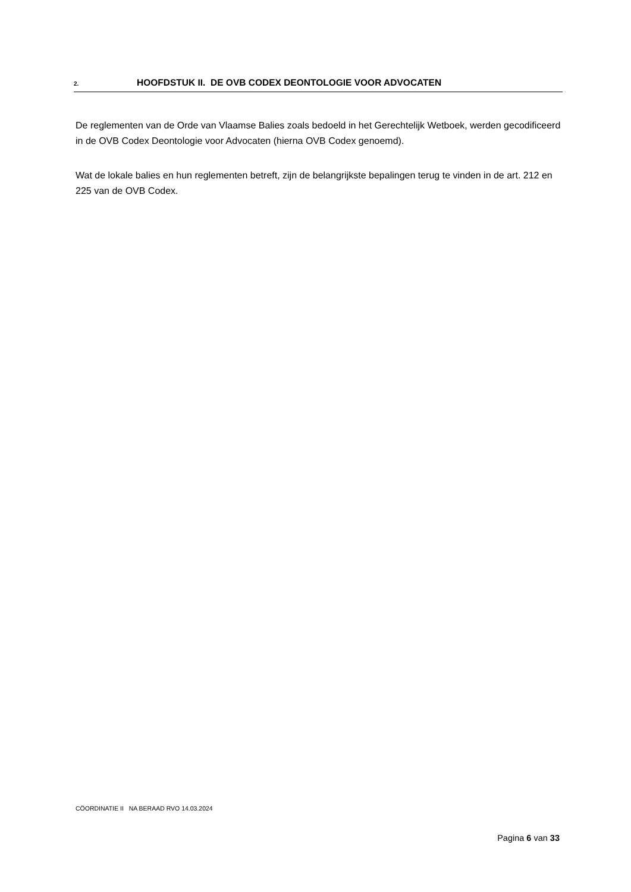2. HOOFDSTUK II. DE OVB CODEX DEONTOLOGIE VOOR ADVOCATEN
De reglementen van de Orde van Vlaamse Balies zoals bedoeld in het Gerechtelijk Wetboek, werden gecodificeerd in de OVB Codex Deontologie voor Advocaten (hierna OVB Codex genoemd).
Wat de lokale balies en hun reglementen betreft, zijn de belangrijkste bepalingen terug te vinden in de art. 212 en 225 van de OVB Codex.
CÖORDINATIE II NA BERAAD RVO 14.03.2024
Pagina 6 van 33